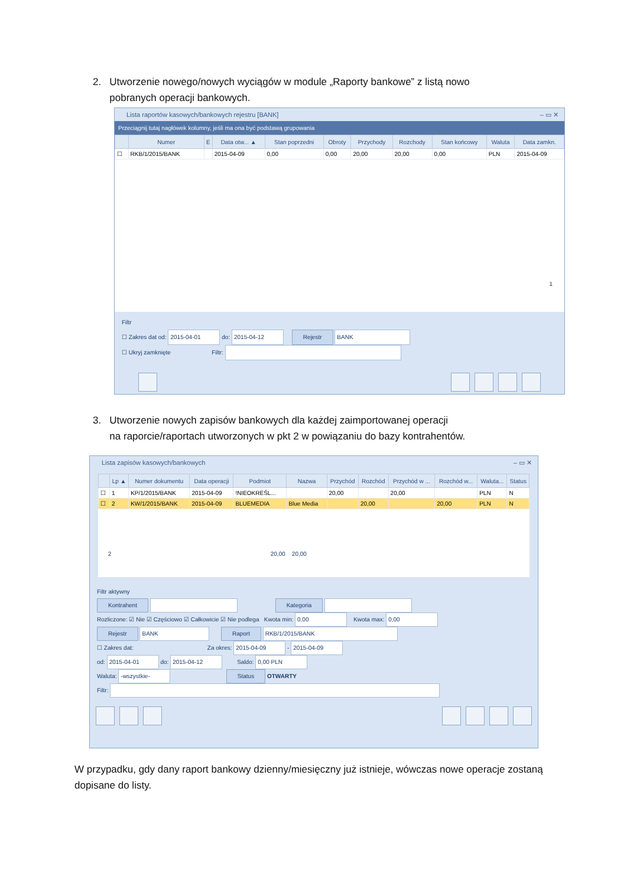2. Utworzenie nowego/nowych wyciągów w module „Raporty bankowe” z listą nowo
pobranych operacji bankowych.
Lista raportów kasowych/bankowych rejestru [BANK] – ▭ ✕
Przeciągnij tutaj nagłówek kolumny, jeśli ma ona być podstawą grupowania
| | Numer | E | Data otw... ▲ | Stan poprzedni | Obroty | Przychody | Rozchody | Stan końcowy | Waluta | Data zamkn. |
| --- | --- | --- | --- | --- | --- | --- | --- | --- | --- | --- |
| ☐ | RKB/1/2015/BANK | | 2015-04-09 | 0,00 | 0,00 | 20,00 | 20,00 | 0,00 | PLN | 2015-04-09 |
1
Filtr
☐ Zakres dat od: 2015-04-01 do: 2015-04-12 Rejestr BANK
☐ Ukryj zamknięte Filtr:
3. Utworzenie nowych zapisów bankowych dla każdej zaimportowanej operacji
na raporcie/raportach utworzonych w pkt 2 w powiązaniu do bazy kontrahentów.
Lista zapisów kasowych/bankowych – ▭ ✕
| | Lp ▲ | Numer dokumentu | Data operacji | Podmiot | Nazwa | Przychód | Rozchód | Przychód w ... | Rozchód w... | Waluta... | Status |
| --- | --- | --- | --- | --- | --- | --- | --- | --- | --- | --- | --- |
| ☐ | 1 | KP/1/2015/BANK | 2015-04-09 | !NIEOKREŚL... | | 20,00 | | 20,00 | | PLN | N |
| ☐ | 2 | KW/1/2015/BANK | 2015-04-09 | BLUEMEDIA | Blue Media | | 20,00 | | 20,00 | PLN | N |
2 20,00 20,00
Filtr aktywny
Kontrahent Kategoria
Rozliczone: ☑ Nie ☑ Częściowo ☑ Całkowicie ☑ Nie podlega Kwota min: 0,00 Kwota max: 0,00
Rejestr BANK Raport RKB/1/2015/BANK
☐ Zakres dat: Za okres: 2015-04-09 - 2015-04-09
od: 2015-04-01 do: 2015-04-12 Saldo: 0,00 PLN
Waluta: -wszystkie- Status OTWARTY
Filtr:
W przypadku, gdy dany raport bankowy dzienny/miesięczny już istnieje, wówczas nowe operacje zostaną dopisane do listy.